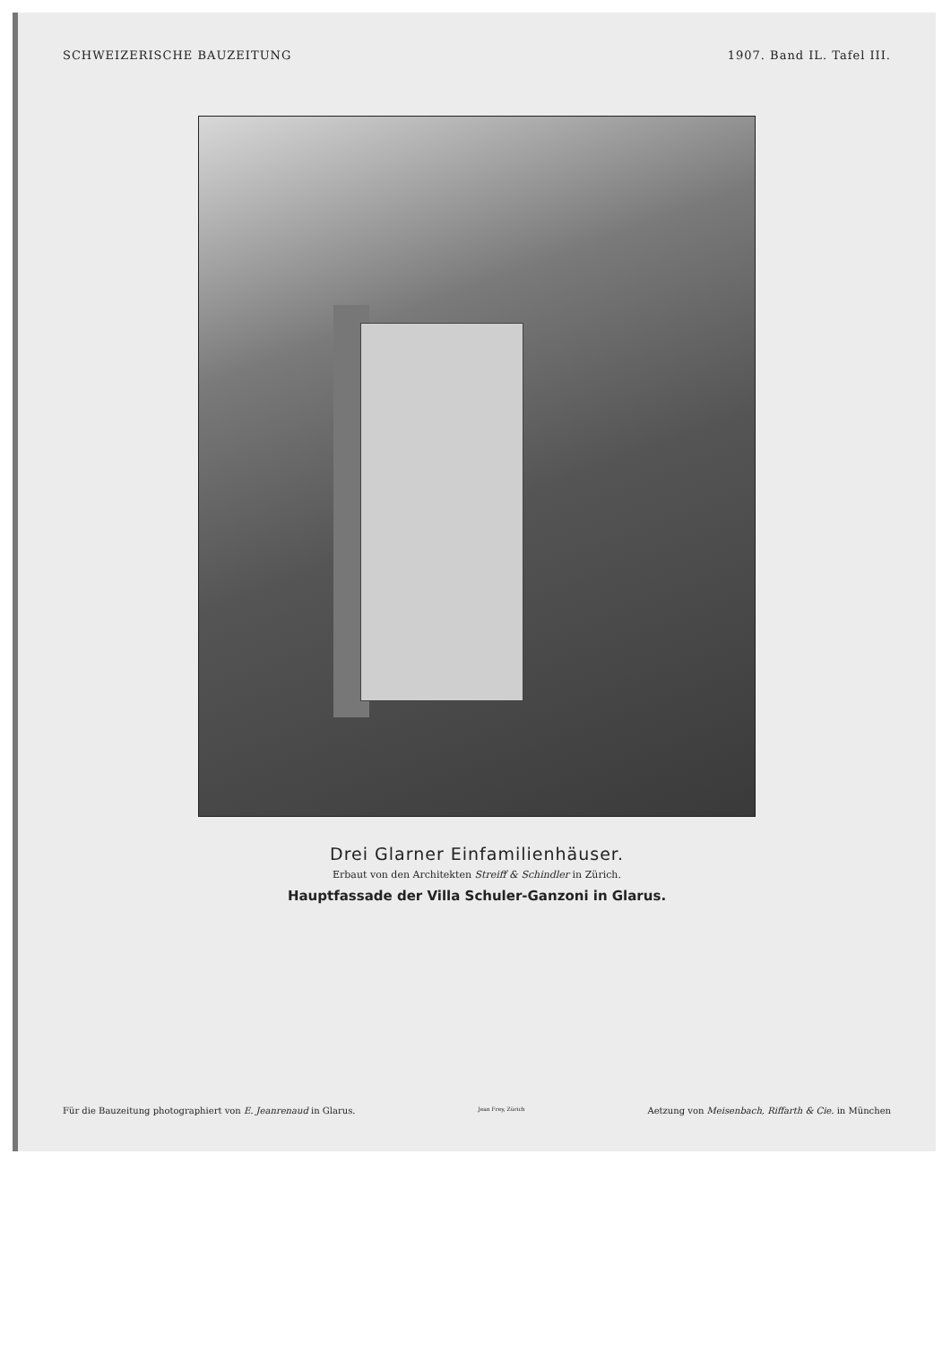SCHWEIZERISCHE BAUZEITUNG 1907. Band IL. Tafel III.
Drei Glarner Einfamilienhäuser.
Erbaut von den Architekten Streiff & Schindler in Zürich.
Hauptfassade der Villa Schuler-Ganzoni in Glarus.
Für die Bauzeitung photographiert von E. Jeanrenaud in Glarus. Jean Frey, Zürich Aetzung von Meisenbach, Riffarth & Cie. in München